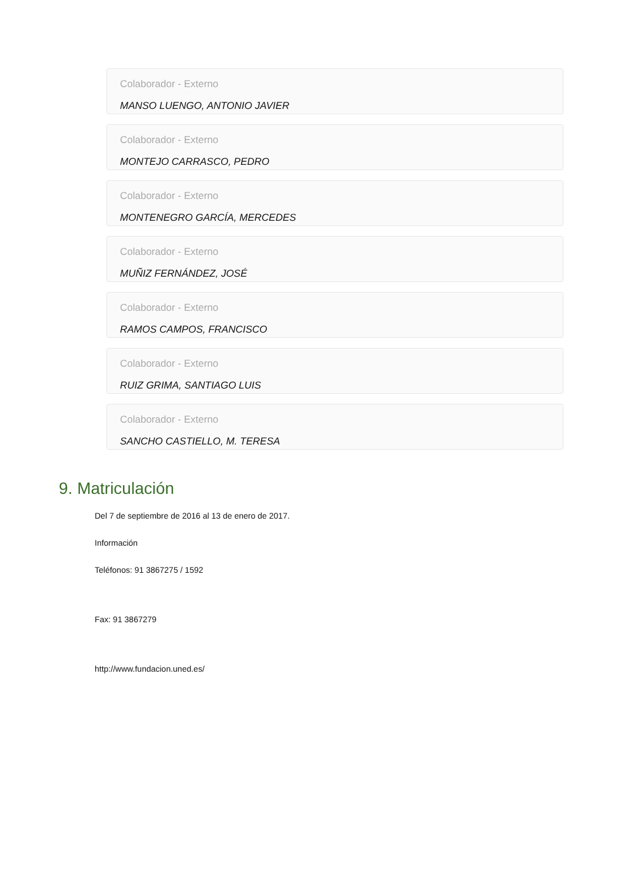Colaborador - Externo
MANSO LUENGO, ANTONIO JAVIER
Colaborador - Externo
MONTEJO CARRASCO, PEDRO
Colaborador - Externo
MONTENEGRO GARCÍA, MERCEDES
Colaborador - Externo
MUÑIZ FERNÁNDEZ, JOSÉ
Colaborador - Externo
RAMOS CAMPOS, FRANCISCO
Colaborador - Externo
RUIZ GRIMA, SANTIAGO LUIS
Colaborador - Externo
SANCHO CASTIELLO, M. TERESA
9. Matriculación
Del 7 de septiembre de 2016 al 13 de enero de 2017.
Información
Teléfonos: 91 3867275 / 1592
Fax: 91 3867279
http://www.fundacion.uned.es/